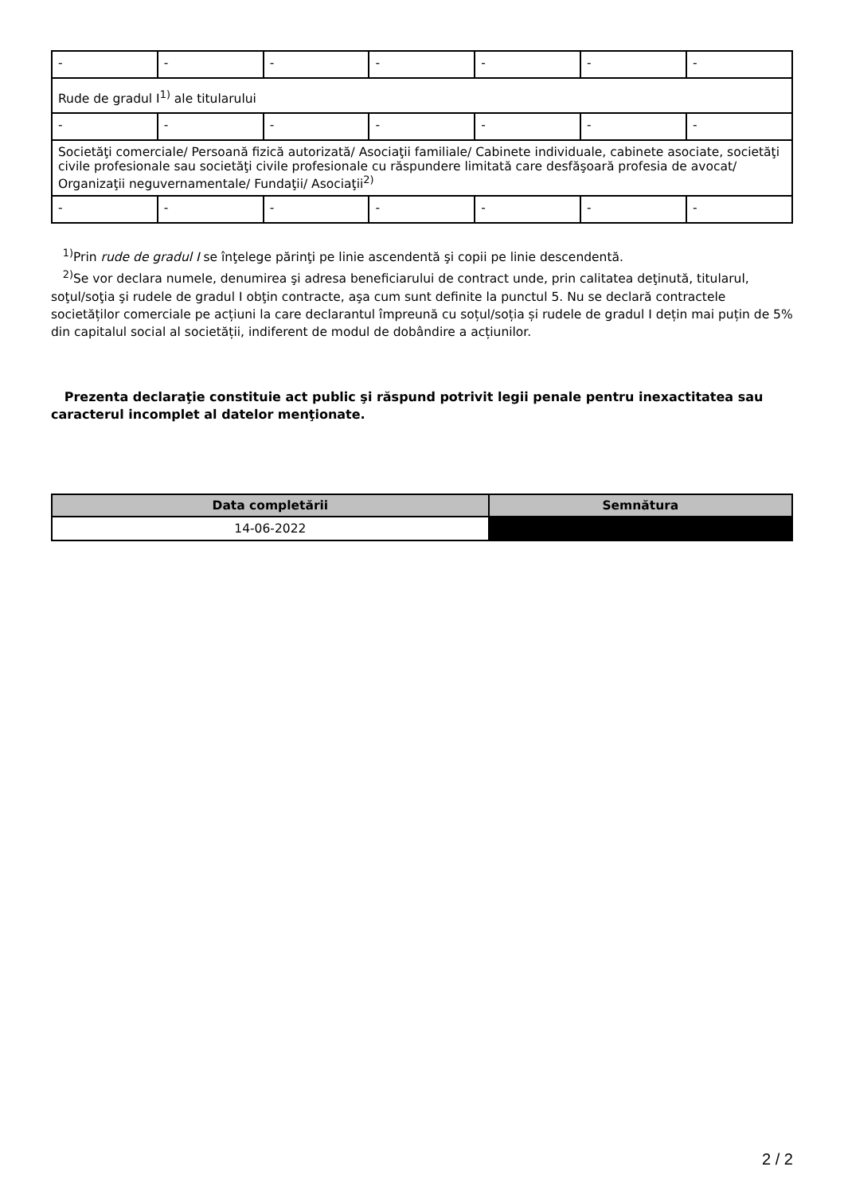| - | - | - | - | - | - | - |
| Rude de gradul I<sup>1)</sup> ale titularului | | | | | | |
| - | - | - | - | - | - | - |
| Societăţi comerciale/ Persoană fizică autorizată/ Asociaţii familiale/ Cabinete individuale, cabinete asociate, societăţi civile profesionale sau societăţi civile profesionale cu răspundere limitată care desfăşoară profesia de avocat/ Organizaţii neguvernamentale/ Fundaţii/ Asociaţii<sup>2)</sup> | | | | | | |
| - | - | - | - | - | - | - |
<sup>1)</sup> Prin rude de gradul I se înţelege părinţi pe linie ascendentă şi copii pe linie descendentă.
<sup>2)</sup> Se vor declara numele, denumirea şi adresa beneficiarului de contract unde, prin calitatea deţinută, titularul, soţul/soţia şi rudele de gradul I obţin contracte, aşa cum sunt definite la punctul 5. Nu se declară contractele societăților comerciale pe acțiuni la care declarantul împreună cu soțul/soția și rudele de gradul I dețin mai puțin de 5% din capitalul social al societății, indiferent de modul de dobândire a acțiunilor.
Prezenta declaraţie constituie act public şi răspund potrivit legii penale pentru inexactitatea sau caracterul incomplet al datelor menţionate.
| Data completării | Semnătura |
| --- | --- |
| 14-06-2022 | |
2 / 2